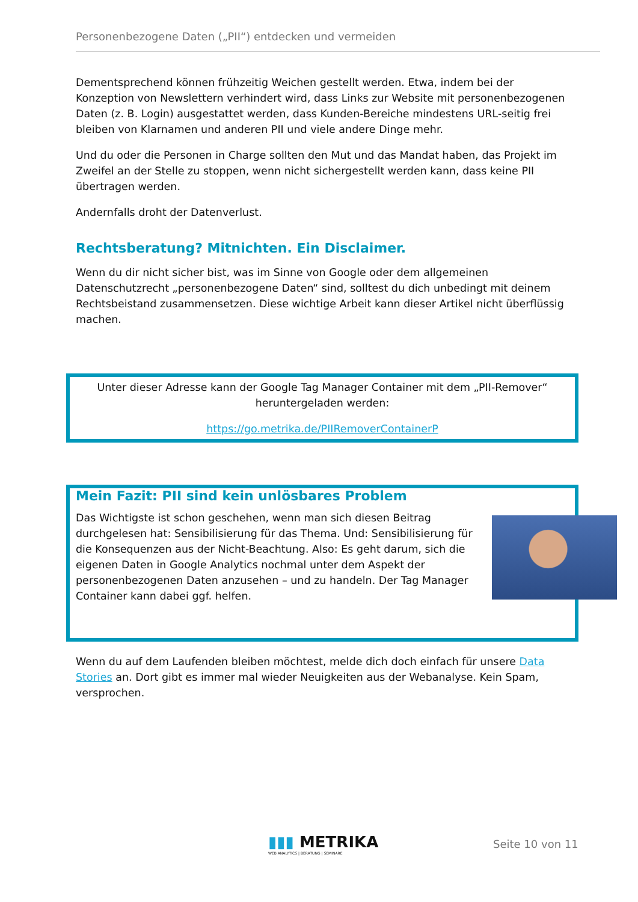Personenbezogene Daten („PII“) entdecken und vermeiden
Dementsprechend können frühzeitig Weichen gestellt werden. Etwa, indem bei der Konzeption von Newslettern verhindert wird, dass Links zur Website mit personenbezogenen Daten (z. B. Login) ausgestattet werden, dass Kunden-Bereiche mindestens URL-seitig frei bleiben von Klarnamen und anderen PII und viele andere Dinge mehr.
Und du oder die Personen in Charge sollten den Mut und das Mandat haben, das Projekt im Zweifel an der Stelle zu stoppen, wenn nicht sichergestellt werden kann, dass keine PII übertragen werden.
Andernfalls droht der Datenverlust.
Rechtsberatung? Mitnichten. Ein Disclaimer.
Wenn du dir nicht sicher bist, was im Sinne von Google oder dem allgemeinen Datenschutzrecht „personenbezogene Daten“ sind, solltest du dich unbedingt mit deinem Rechtsbeistand zusammensetzen. Diese wichtige Arbeit kann dieser Artikel nicht überflüssig machen.
Unter dieser Adresse kann der Google Tag Manager Container mit dem „PII-Remover“ heruntergeladen werden:
https://go.metrika.de/PIIRemoverContainerP
Mein Fazit: PII sind kein unlösbares Problem
Das Wichtigste ist schon geschehen, wenn man sich diesen Beitrag durchgelesen hat: Sensibilisierung für das Thema. Und: Sensibilisierung für die Konsequenzen aus der Nicht-Beachtung. Also: Es geht darum, sich die eigenen Daten in Google Analytics nochmal unter dem Aspekt der personenbezogenen Daten anzusehen – und zu handeln. Der Tag Manager Container kann dabei ggf. helfen.
Wenn du auf dem Laufenden bleiben möchtest, melde dich doch einfach für unsere Data Stories an. Dort gibt es immer mal wieder Neuigkeiten aus der Webanalyse. Kein Spam, versprochen.
▮▮▮ METRIKA
WEB ANALYTICS | BERATUNG | SEMINARE
Seite 10 von 11